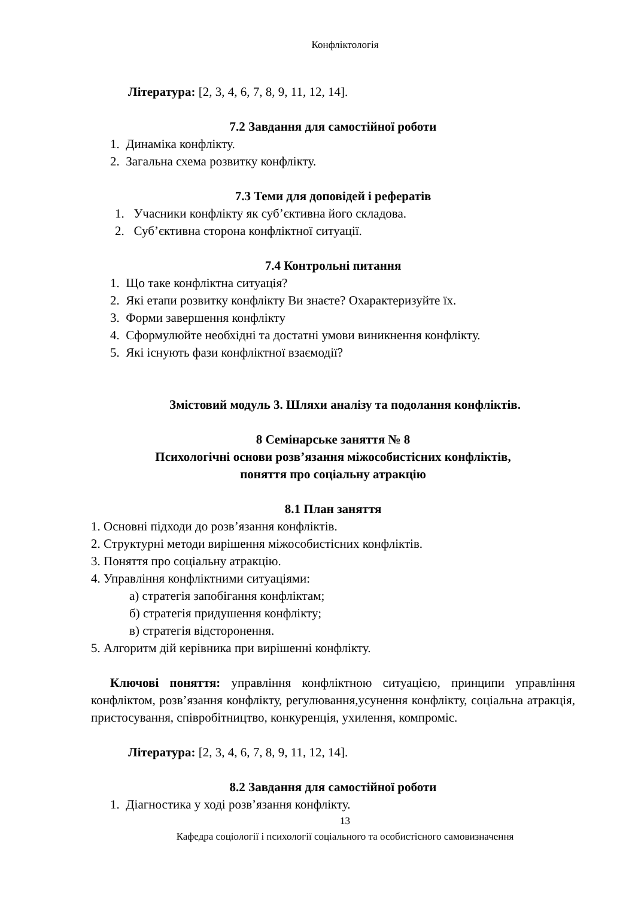Конфліктологія
Література: [2, 3, 4, 6, 7, 8, 9, 11, 12, 14].
7.2 Завдання для самостійної роботи
1. Динаміка конфлікту.
2. Загальна схема розвитку конфлікту.
7.3 Теми для доповідей і рефератів
1. Учасники конфлікту як суб’єктивна його складова.
2. Суб’єктивна сторона конфліктної ситуації.
7.4 Контрольні питання
1. Що таке конфліктна ситуація?
2. Які етапи розвитку конфлікту Ви знаєте? Охарактеризуйте їх.
3. Форми завершення конфлікту
4. Сформулюйте необхідні та достатні умови виникнення конфлікту.
5. Які існують фази конфліктної взаємодії?
Змістовий модуль 3. Шляхи аналізу та подолання конфліктів.
8 Семінарське заняття № 8
Психологічні основи розв’язання міжособистісних конфліктів,
поняття про соціальну атракцію
8.1 План заняття
1. Основні підходи до розв’язання конфліктів.
2. Структурні методи вирішення міжособистісних конфліктів.
3. Поняття про соціальну атракцію.
4. Управління конфліктними ситуаціями:
а) стратегія запобігання конфліктам;
б) стратегія придушення конфлікту;
в) стратегія відсторонення.
5. Алгоритм дій керівника при вирішенні конфлікту.
Ключові поняття: управління конфліктною ситуацією, принципи управління конфліктом, розв’язання конфлікту, регулювання,усунення конфлікту, соціальна атракція, пристосування, співробітництво, конкуренція, ухилення, компроміс.
Література: [2, 3, 4, 6, 7, 8, 9, 11, 12, 14].
8.2 Завдання для самостійної роботи
1. Діагностика у ході розв’язання конфлікту.
13
Кафедра соціології і психології соціального та особистісного самовизначення